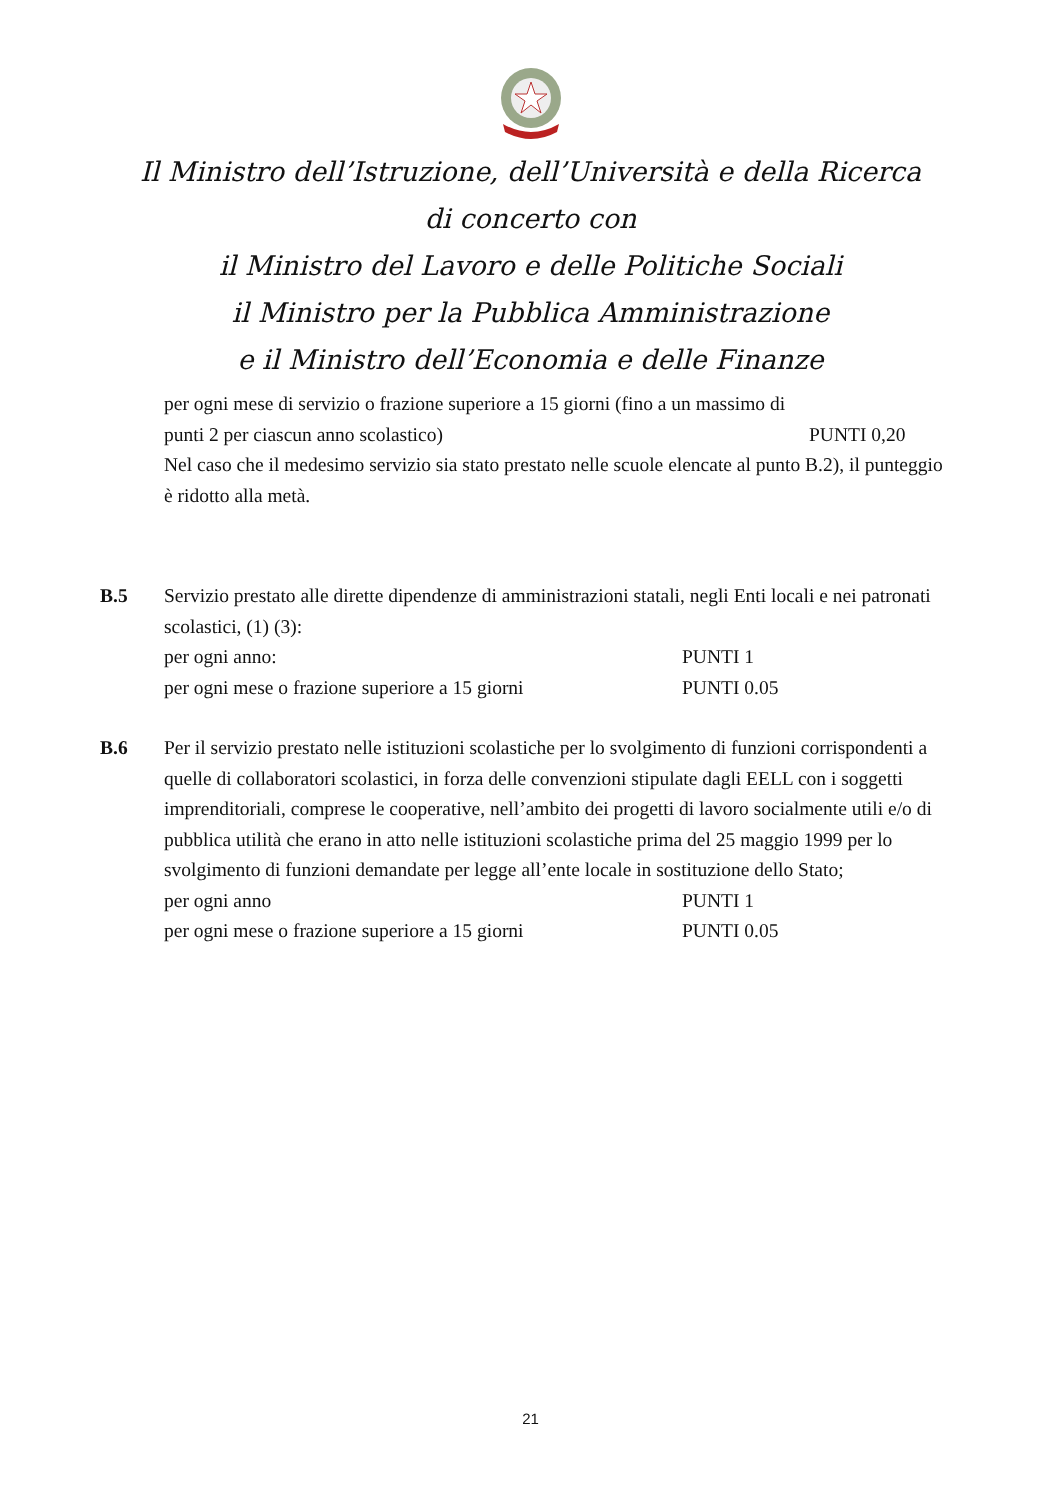Il Ministro dell’Istruzione, dell’Università e della Ricerca
di concerto con
il Ministro del Lavoro e delle Politiche Sociali
il Ministro per la Pubblica Amministrazione
e il Ministro dell’Economia e delle Finanze
per ogni mese di servizio o frazione superiore a 15 giorni (fino a un massimo di
punti 2 per ciascun anno scolastico) PUNTI 0,20
Nel caso che il medesimo servizio sia stato prestato nelle scuole elencate al punto B.2), il punteggio è ridotto alla metà.
B.5 Servizio prestato alle dirette dipendenze di amministrazioni statali, negli Enti locali e nei patronati scolastici, (1) (3):
per ogni anno: PUNTI 1
per ogni mese o frazione superiore a 15 giorni PUNTI 0.05
B.6 Per il servizio prestato nelle istituzioni scolastiche per lo svolgimento di funzioni corrispondenti a quelle di collaboratori scolastici, in forza delle convenzioni stipulate dagli EELL con i soggetti imprenditoriali, comprese le cooperative, nell’ambito dei progetti di lavoro socialmente utili e/o di pubblica utilità che erano in atto nelle istituzioni scolastiche prima del 25 maggio 1999 per lo svolgimento di funzioni demandate per legge all’ente locale in sostituzione dello Stato;
per ogni anno PUNTI 1
per ogni mese o frazione superiore a 15 giorni PUNTI 0.05
21